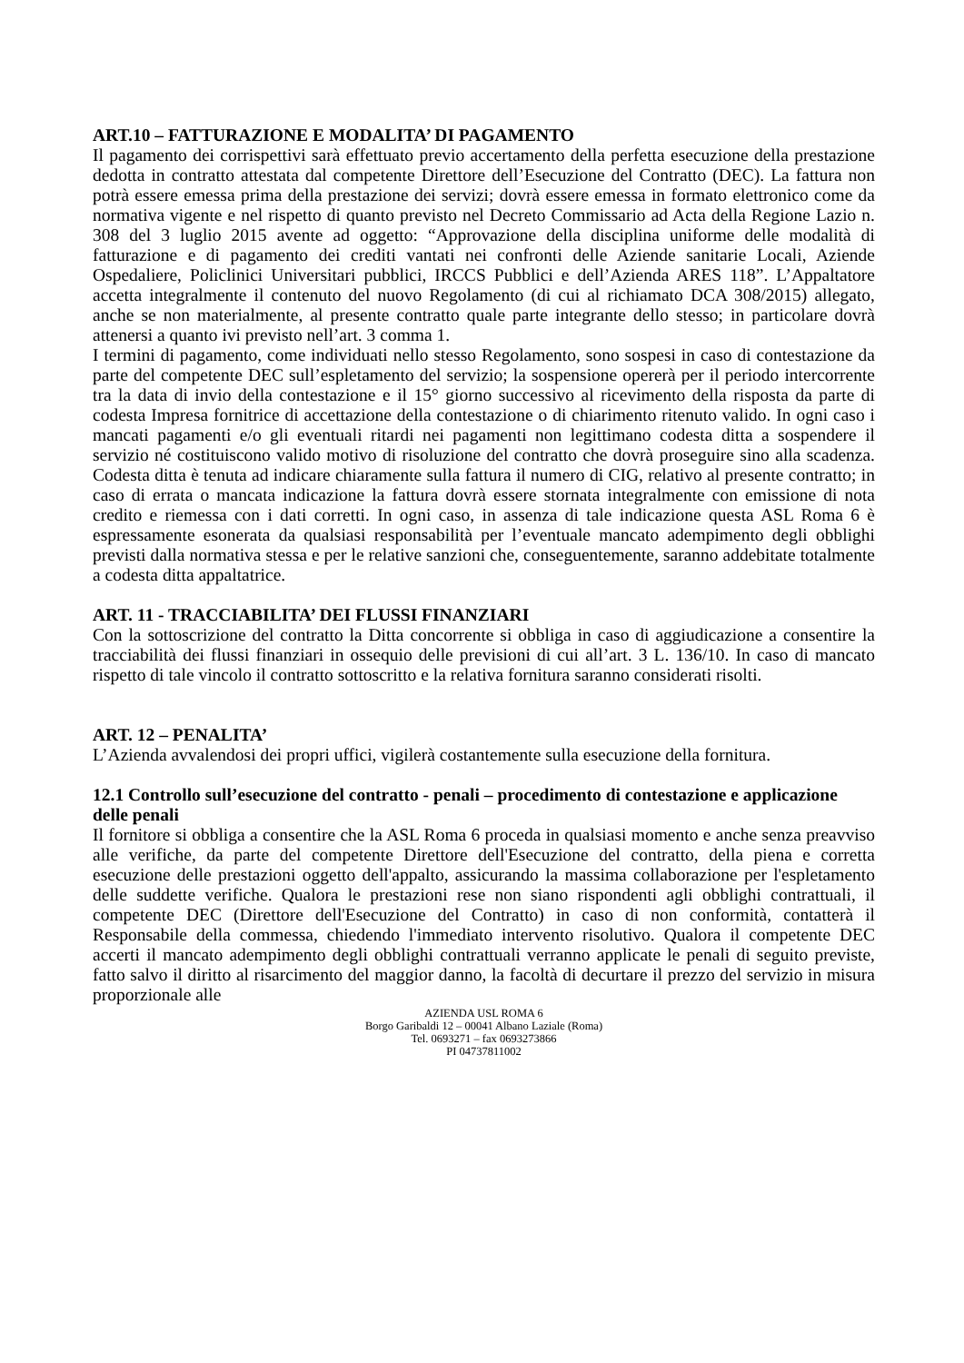ART.10 – FATTURAZIONE E MODALITA’ DI PAGAMENTO
Il pagamento dei corrispettivi sarà effettuato previo accertamento della perfetta esecuzione della prestazione dedotta in contratto attestata dal competente Direttore dell’Esecuzione del Contratto (DEC). La fattura non potrà essere emessa prima della prestazione dei servizi; dovrà essere emessa in formato elettronico come da normativa vigente e nel rispetto di quanto previsto nel Decreto Commissario ad Acta della Regione Lazio n. 308 del 3 luglio 2015 avente ad oggetto: “Approvazione della disciplina uniforme delle modalità di fatturazione e di pagamento dei crediti vantati nei confronti delle Aziende sanitarie Locali, Aziende Ospedaliere, Policlinici Universitari pubblici, IRCCS Pubblici e dell’Azienda ARES 118”. L’Appaltatore accetta integralmente il contenuto del nuovo Regolamento (di cui al richiamato DCA 308/2015) allegato, anche se non materialmente, al presente contratto quale parte integrante dello stesso; in particolare dovrà attenersi a quanto ivi previsto nell’art. 3 comma 1.
I termini di pagamento, come individuati nello stesso Regolamento, sono sospesi in caso di contestazione da parte del competente DEC sull’espletamento del servizio; la sospensione opererà per il periodo intercorrente tra la data di invio della contestazione e il 15° giorno successivo al ricevimento della risposta da parte di codesta Impresa fornitrice di accettazione della contestazione o di chiarimento ritenuto valido. In ogni caso i mancati pagamenti e/o gli eventuali ritardi nei pagamenti non legittimano codesta ditta a sospendere il servizio né costituiscono valido motivo di risoluzione del contratto che dovrà proseguire sino alla scadenza. Codesta ditta è tenuta ad indicare chiaramente sulla fattura il numero di CIG, relativo al presente contratto; in caso di errata o mancata indicazione la fattura dovrà essere stornata integralmente con emissione di nota credito e riemessa con i dati corretti. In ogni caso, in assenza di tale indicazione questa ASL Roma 6 è espressamente esonerata da qualsiasi responsabilità per l’eventuale mancato adempimento degli obblighi previsti dalla normativa stessa e per le relative sanzioni che, conseguentemente, saranno addebitate totalmente a codesta ditta appaltatrice.
ART. 11 - TRACCIABILITA’ DEI FLUSSI FINANZIARI
Con la sottoscrizione del contratto la Ditta concorrente si obbliga in caso di aggiudicazione a consentire la tracciabilità dei flussi finanziari in ossequio delle previsioni di cui all’art. 3 L. 136/10. In caso di mancato rispetto di tale vincolo il contratto sottoscritto e la relativa fornitura saranno considerati risolti.
ART. 12 – PENALITA’
L’Azienda avvalendosi dei propri uffici, vigilerà costantemente sulla esecuzione della fornitura.
12.1 Controllo sull’esecuzione del contratto - penali – procedimento di contestazione e applicazione delle penali
Il fornitore si obbliga a consentire che la ASL Roma 6 proceda in qualsiasi momento e anche senza preavviso alle verifiche, da parte del competente Direttore dell'Esecuzione del contratto, della piena e corretta esecuzione delle prestazioni oggetto dell'appalto, assicurando la massima collaborazione per l'espletamento delle suddette verifiche. Qualora le prestazioni rese non siano rispondenti agli obblighi contrattuali, il competente DEC (Direttore dell'Esecuzione del Contratto) in caso di non conformità, contatterà il Responsabile della commessa, chiedendo l'immediato intervento risolutivo. Qualora il competente DEC accerti il mancato adempimento degli obblighi contrattuali verranno applicate le penali di seguito previste, fatto salvo il diritto al risarcimento del maggior danno, la facoltà di decurtare il prezzo del servizio in misura proporzionale alle
AZIENDA USL ROMA 6
Borgo Garibaldi 12 – 00041 Albano Laziale (Roma)
Tel. 0693271 – fax 0693273866
PI 04737811002